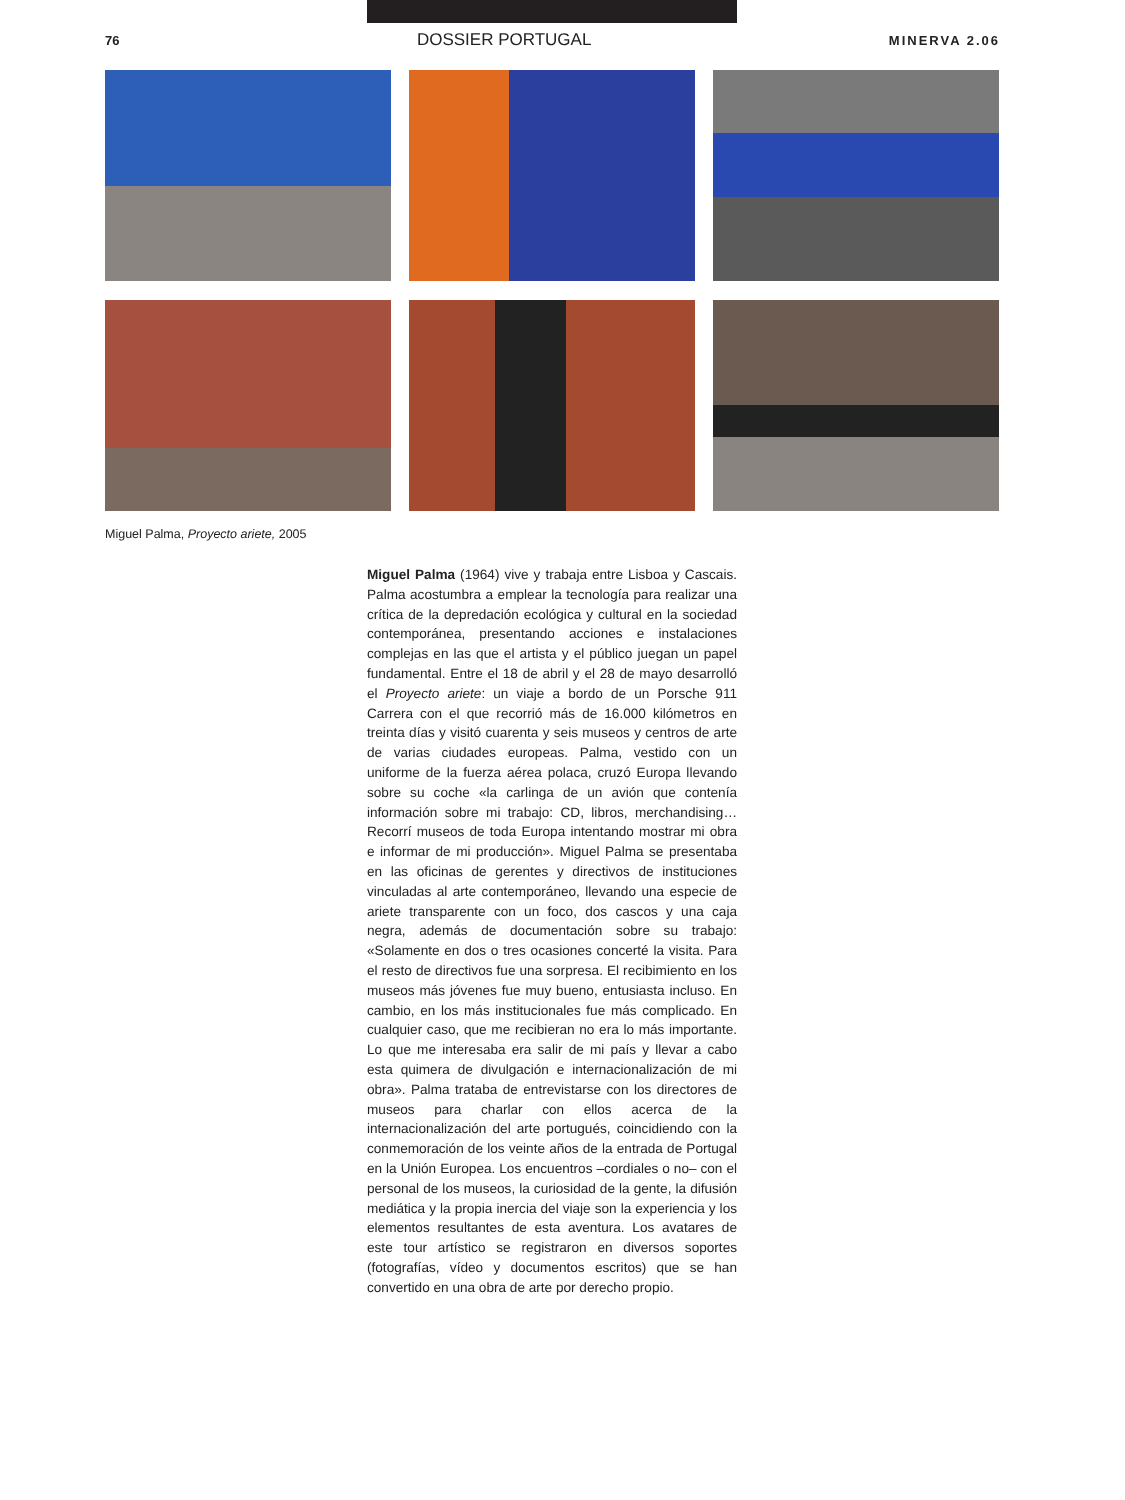76 DOSSIER PORTUGAL MINERVA 2.06
Miguel Palma, Proyecto ariete, 2005
Miguel Palma (1964) vive y trabaja entre Lisboa y Cascais. Palma acostumbra a emplear la tecnología para realizar una crítica de la depredación ecológica y cultural en la sociedad contemporánea, presentando acciones e instalaciones complejas en las que el artista y el público juegan un papel fundamental. Entre el 18 de abril y el 28 de mayo desarrolló el Proyecto ariete: un viaje a bordo de un Porsche 911 Carrera con el que recorrió más de 16.000 kilómetros en treinta días y visitó cuarenta y seis museos y centros de arte de varias ciudades europeas. Palma, vestido con un uniforme de la fuerza aérea polaca, cruzó Europa llevando sobre su coche «la carlinga de un avión que contenía información sobre mi trabajo: CD, libros, merchandising… Recorrí museos de toda Europa intentando mostrar mi obra e informar de mi producción». Miguel Palma se presentaba en las oficinas de gerentes y directivos de instituciones vinculadas al arte contemporáneo, llevando una especie de ariete transparente con un foco, dos cascos y una caja negra, además de documentación sobre su trabajo: «Solamente en dos o tres ocasiones concerté la visita. Para el resto de directivos fue una sorpresa. El recibimiento en los museos más jóvenes fue muy bueno, entusiasta incluso. En cambio, en los más institucionales fue más complicado. En cualquier caso, que me recibieran no era lo más importante. Lo que me interesaba era salir de mi país y llevar a cabo esta quimera de divulgación e internacionalización de mi obra». Palma trataba de entrevistarse con los directores de museos para charlar con ellos acerca de la internacionalización del arte portugués, coincidiendo con la conmemoración de los veinte años de la entrada de Portugal en la Unión Europea. Los encuentros –cordiales o no– con el personal de los museos, la curiosidad de la gente, la difusión mediática y la propia inercia del viaje son la experiencia y los elementos resultantes de esta aventura. Los avatares de este tour artístico se registraron en diversos soportes (fotografías, vídeo y documentos escritos) que se han convertido en una obra de arte por derecho propio.